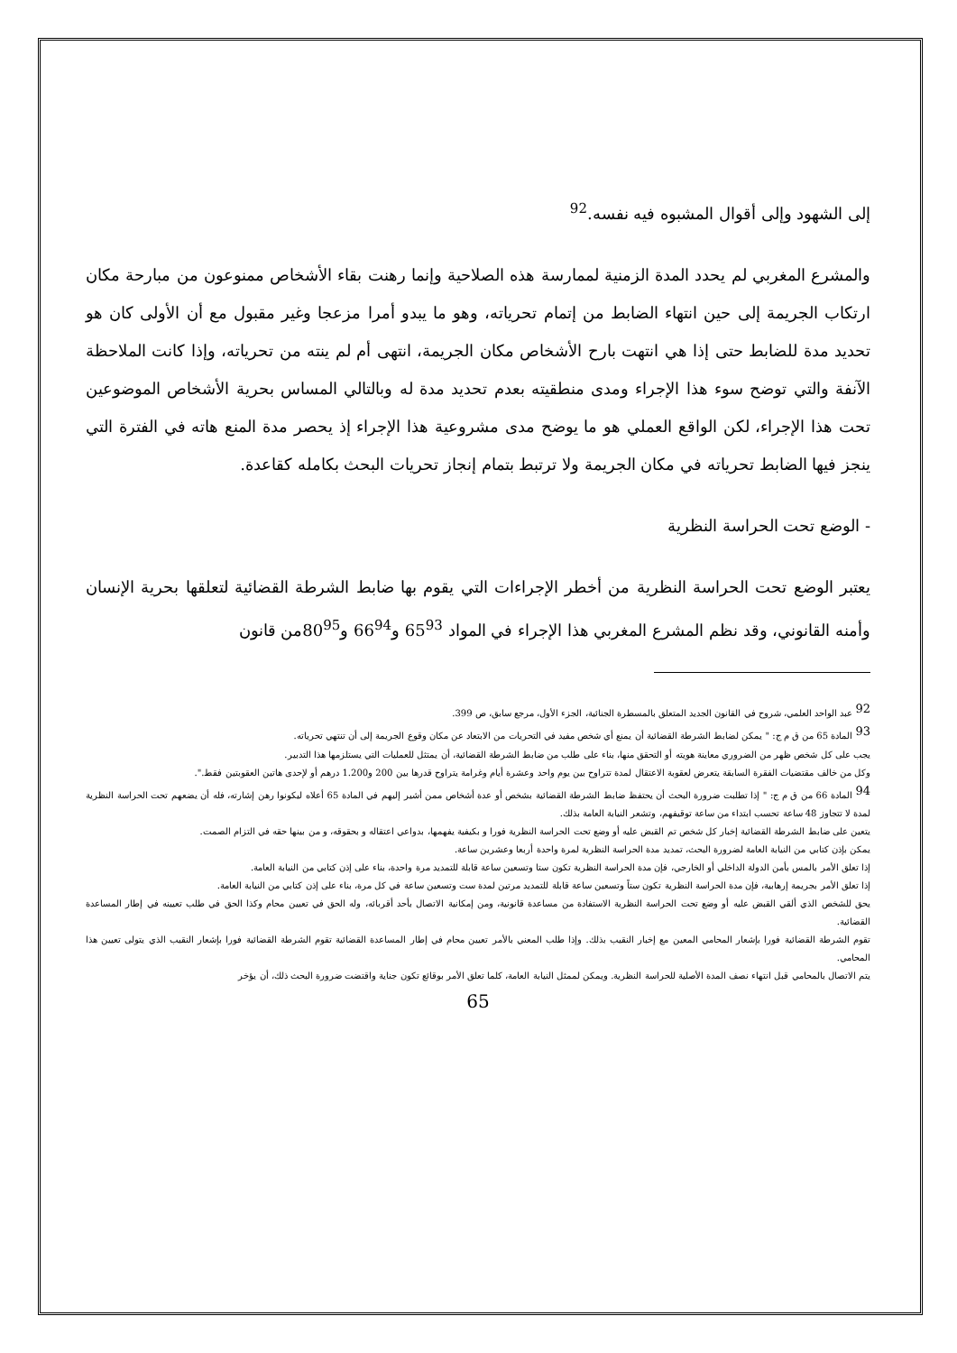إلى الشهود وإلى أقوال المشبوه فيه نفسه.<sup>92</sup>
والمشرع المغربي لم يحدد المدة الزمنية لممارسة هذه الصلاحية وإنما رهنت بقاء الأشخاص ممنوعون من مبارحة مكان ارتكاب الجريمة إلى حين انتهاء الضابط من إتمام تحرياته، وهو ما يبدو أمرا مزعجا وغير مقبول مع أن الأولى كان هو تحديد مدة للضابط حتى إذا هي انتهت بارح الأشخاص مكان الجريمة، انتهى أم لم ينته من تحرياته، وإذا كانت الملاحظة الآنفة والتي توضح سوء هذا الإجراء ومدى منطقيته بعدم تحديد مدة له وبالتالي المساس بحرية الأشخاص الموضوعين تحت هذا الإجراء، لكن الواقع العملي هو ما يوضح مدى مشروعية هذا الإجراء إذ يحصر مدة المنع هاته في الفترة التي ينجز فيها الضابط تحرياته في مكان الجريمة ولا ترتبط بتمام إنجاز تحريات البحث بكامله كقاعدة.
- الوضع تحت الحراسة النظرية
يعتبر الوضع تحت الحراسة النظرية من أخطر الإجراءات التي يقوم بها ضابط الشرطة القضائية لتعلقها بحرية الإنسان وأمنه القانوني، وقد نظم المشرع المغربي هذا الإجراء في المواد 65<sup>93</sup> و66<sup>94</sup> و80<sup>95</sup>من قانون
<sup>92</sup> عبد الواحد العلمي، شروح في القانون الجديد المتعلق بالمسطرة الجنائية، الجزء الأول، مرجع سابق، ص 399.
<sup>93</sup> المادة 65 من ق م ج: " يمكن لضابط الشرطة القضائية أن يمنع أي شخص مفيد في التحريات من الابتعاد عن مكان وقوع الجريمة إلى أن تنتهي تحرياته.
يجب على كل شخص ظهر من الضروري معاينة هويته أو التحقق منها، بناء على طلب من ضابط الشرطة القضائية، أن يمتثل للعمليات التي يستلزمها هذا التدبير.
وكل من خالف مقتضيات الفقرة السابقة يتعرض لعقوبة الاعتقال لمدة تتراوح بين يوم واحد وعشرة أيام وغرامة يتراوح قدرها بين 200 و1.200 درهم أو لإحدى هاتين العقوبتين فقط.".
<sup>94</sup> المادة 66 من ق م ج: " إذا تطلبت ضرورة البحث أن يحتفظ ضابط الشرطة القضائية بشخص أو عدة أشخاص ممن أشير إليهم في المادة 65 أعلاه ليكونوا رهن إشارته، فله أن يضعهم تحت الحراسة النظرية لمدة لا تتجاوز 48 ساعة تحسب ابتداء من ساعة توقيفهم، وتشعر النيابة العامة بذلك.
يتعين على ضابط الشرطة القضائية إخبار كل شخص تم القبض عليه أو وضع تحت الحراسة النظرية فورا و بكيفية يفهمها، بدواعي اعتقاله و بحقوقه، و من بينها حقه في التزام الصمت.
يمكن بإذن كتابي من النيابة العامة لضرورة البحث، تمديد مدة الحراسة النظرية لمرة واحدة أربعا وعشرين ساعة.
إذا تعلق الأمر بالمس بأمن الدولة الداخلي أو الخارجي، فإن مدة الحراسة النظرية تكون ستا وتسعين ساعة قابلة للتمديد مرة واحدة، بناء على إذن كتابي من النيابة العامة.
إذا تعلق الأمر بجريمة إرهابية، فإن مدة الحراسة النظرية تكون ستاً وتسعين ساعة قابلة للتمديد مرتين لمدة ست وتسعين ساعة في كل مرة، بناء على إذن كتابي من النيابة العامة.
يحق للشخص الذي ألقي القبض عليه أو وضع تحت الحراسة النظرية الاستفادة من مساعدة قانونية، ومن إمكانية الاتصال بأحد أقربائه، وله الحق في تعيين محام وكذا الحق في طلب تعيينه في إطار المساعدة القضائية.
تقوم الشرطة القضائية فورا بإشعار المحامي المعين مع إخبار النقيب بذلك. وإذا طلب المعني بالأمر تعيين محام في إطار المساعدة القضائية تقوم الشرطة القضائية فورا بإشعار النقيب الذي يتولى تعيين هذا المحامي.
يتم الاتصال بالمحامي قبل انتهاء نصف المدة الأصلية للحراسة النظرية. ويمكن لممثل النيابة العامة، كلما تعلق الأمر بوقائع تكون جناية واقتضت ضرورة البحث ذلك، أن يؤخر
65